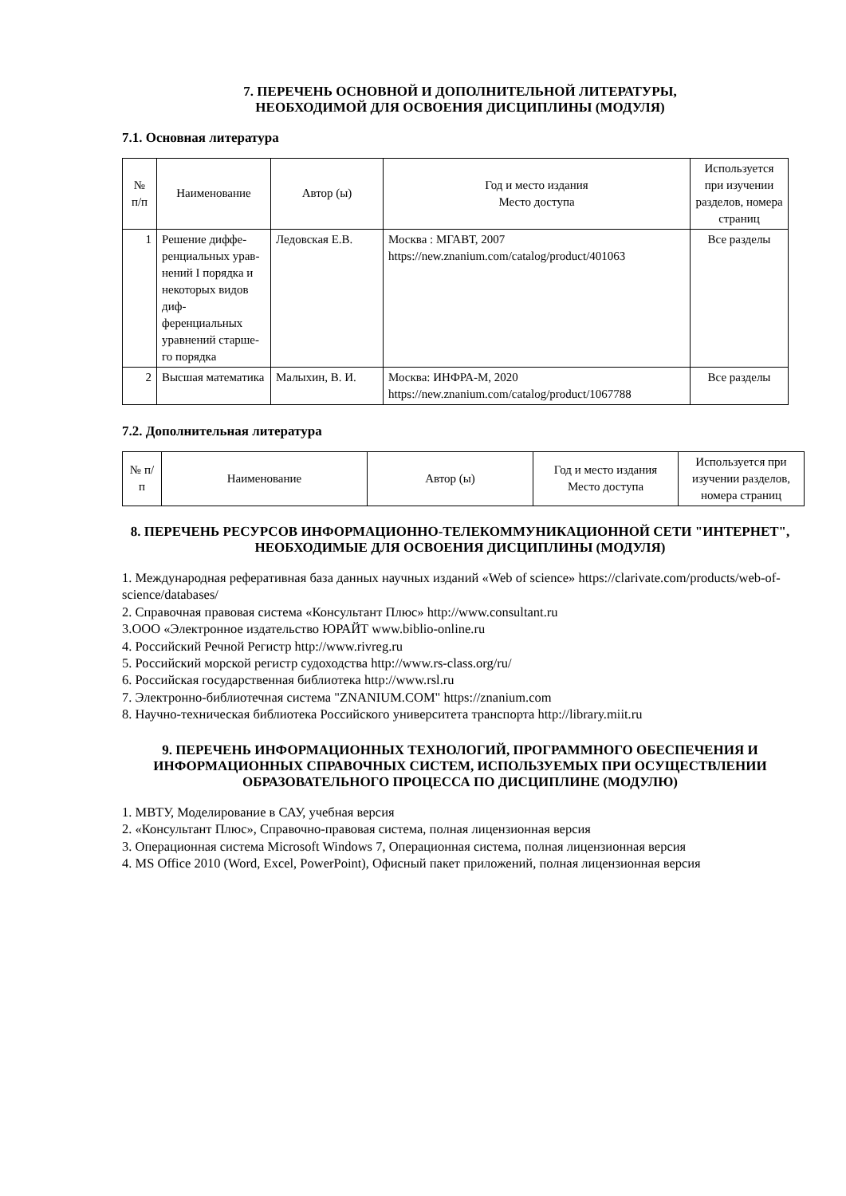7. ПЕРЕЧЕНЬ ОСНОВНОЙ И ДОПОЛНИТЕЛЬНОЙ ЛИТЕРАТУРЫ,
НЕОБХОДИМОЙ ДЛЯ ОСВОЕНИЯ ДИСЦИПЛИНЫ (МОДУЛЯ)
7.1. Основная литература
| № п/п | Наименование | Автор (ы) | Год и место издания Место доступа | Используется при изучении разделов, номера страниц |
| --- | --- | --- | --- | --- |
| 1 | Решение диффе-ренциальных урав-нений I порядка и некоторых видов диф-ференциальных уравнений старше-го порядка | Ледовская Е.В. | Москва : МГАВТ, 2007 https://new.znanium.com/catalog/product/401063 | Все разделы |
| 2 | Высшая математика | Малыхин, В. И. | Москва: ИНФРА-М, 2020 https://new.znanium.com/catalog/product/1067788 | Все разделы |
7.2. Дополнительная литература
| № п/п | Наименование | Автор (ы) | Год и место издания Место доступа | Используется при изучении разделов, номера страниц |
| --- | --- | --- | --- | --- |
8. ПЕРЕЧЕНЬ РЕСУРСОВ ИНФОРМАЦИОННО-ТЕЛЕКОММУНИКАЦИОННОЙ СЕТИ "ИНТЕРНЕТ", НЕОБХОДИМЫЕ ДЛЯ ОСВОЕНИЯ ДИСЦИПЛИНЫ (МОДУЛЯ)
1. Международная реферативная база данных научных изданий «Web of science» https://clarivate.com/products/web-of-science/databases/
2. Справочная правовая система «Консультант Плюс» http://www.consultant.ru
3.ООО «Электронное издательство ЮРАЙТ www.biblio-online.ru
4. Российский Речной Регистр http://www.rivreg.ru
5. Российский морской регистр судоходства http://www.rs-class.org/ru/
6. Российская государственная библиотека http://www.rsl.ru
7. Электронно-библиотечная система "ZNANIUM.COM" https://znanium.com
8. Научно-техническая библиотека Российского университета транспорта http://library.miit.ru
9. ПЕРЕЧЕНЬ ИНФОРМАЦИОННЫХ ТЕХНОЛОГИЙ, ПРОГРАММНОГО ОБЕСПЕЧЕНИЯ И ИНФОРМАЦИОННЫХ СПРАВОЧНЫХ СИСТЕМ, ИСПОЛЬЗУЕМЫХ ПРИ ОСУЩЕСТВЛЕНИИ ОБРАЗОВАТЕЛЬНОГО ПРОЦЕССА ПО ДИСЦИПЛИНЕ (МОДУЛЮ)
1. МВТУ, Моделирование в САУ, учебная версия
2. «Консультант Плюс», Справочно-правовая система, полная лицензионная версия
3. Операционная система Microsoft Windows 7, Операционная система, полная лицензионная версия
4. MS Office 2010 (Word, Excel, PowerPoint), Офисный пакет приложений, полная лицензионная версия